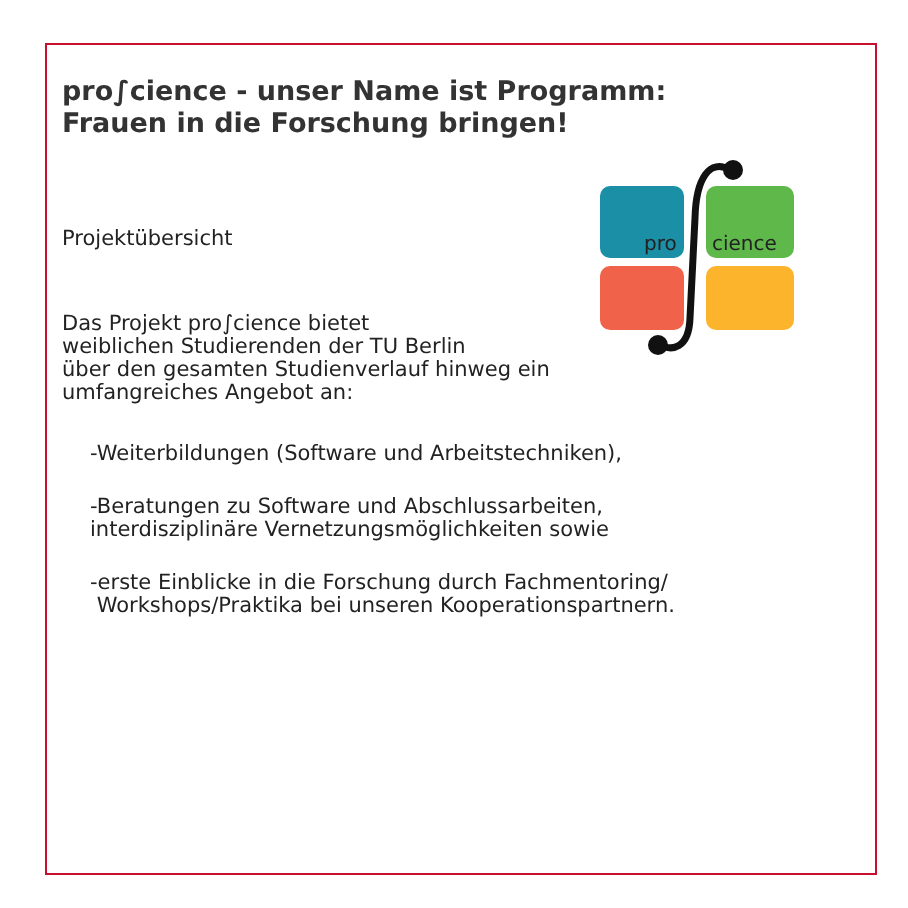pro∫cience - unser Name ist Programm:
Frauen in die Forschung bringen!
pro
cience
Projektübersicht
Das Projekt pro∫cience bietet
weiblichen Studierenden der TU Berlin
über den gesamten Studienverlauf hinweg ein
umfangreiches Angebot an:
-Weiterbildungen (Software und Arbeitstechniken),
-Beratungen zu Software und Abschlussarbeiten,
interdisziplinäre Vernetzungsmöglichkeiten sowie
-erste Einblicke in die Forschung durch Fachmentoring/
Workshops/Praktika bei unseren Kooperationspartnern.